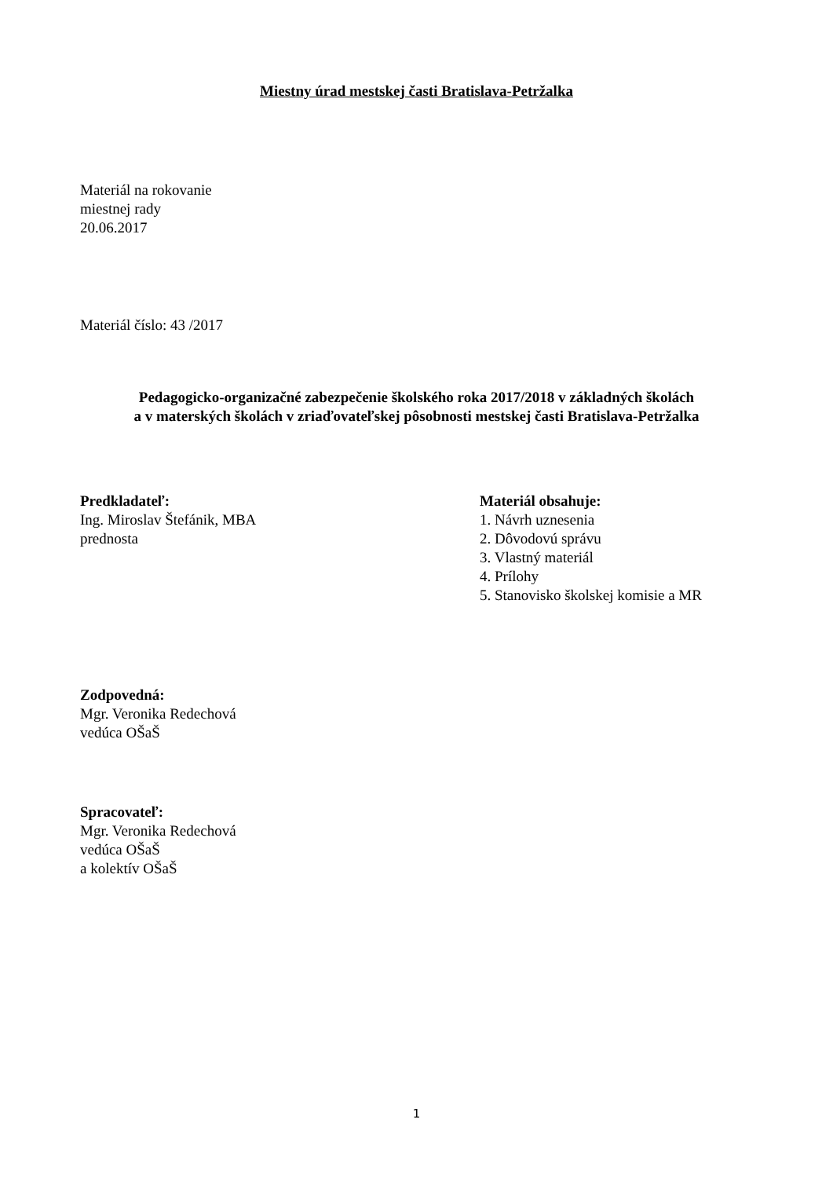Miestny úrad mestskej časti Bratislava-Petržalka
Materiál na rokovanie
miestnej rady
20.06.2017
Materiál číslo: 43 /2017
Pedagogicko-organizačné zabezpečenie školského roka 2017/2018 v základných školách
a v materských školách v zriaďovateľskej pôsobnosti mestskej časti Bratislava-Petržalka
Predkladateľ:
Ing. Miroslav Štefánik, MBA
prednosta
Materiál obsahuje:
1. Návrh uznesenia
2. Dôvodovú správu
3. Vlastný materiál
4. Prílohy
5. Stanovisko školskej komisie a MR
Zodpovedná:
Mgr. Veronika Redechová
vedúca OŠaŠ
Spracovateľ:
Mgr. Veronika Redechová
vedúca OŠaŠ
a kolektív OŠaŠ
1